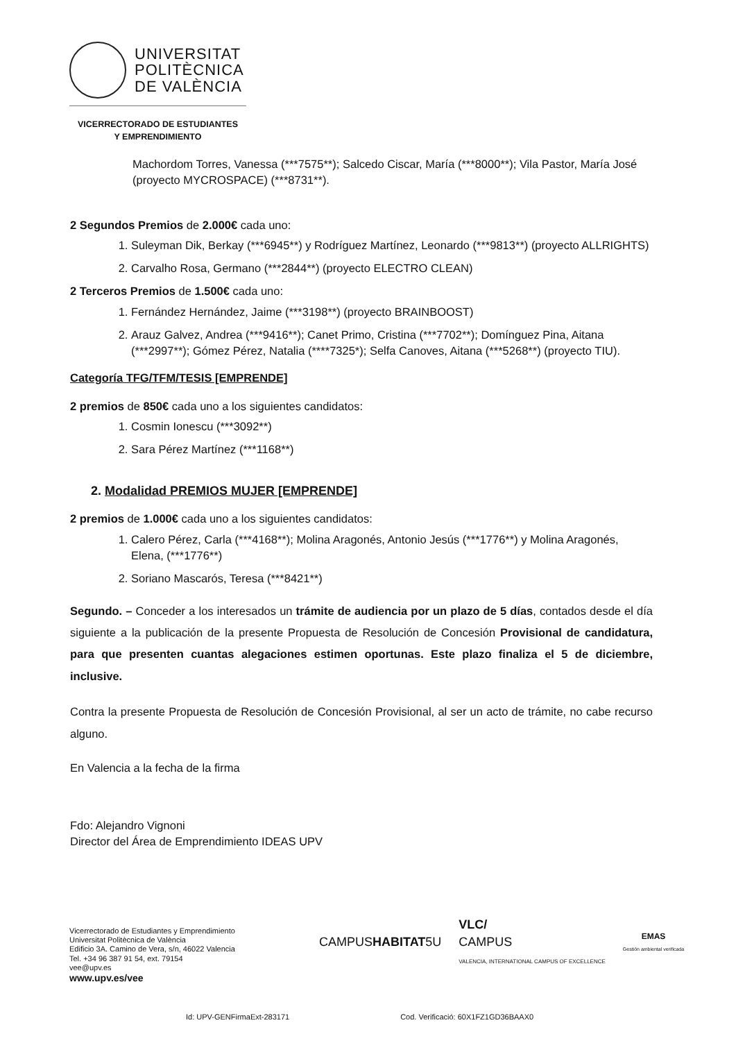UNIVERSITAT
POLITÈCNICA
DE VALÈNCIA
VICERRECTORADO DE ESTUDIANTES
Y EMPRENDIMIENTO
Machordom Torres, Vanessa (***7575**); Salcedo Ciscar, María (***8000**); Vila Pastor, María José (proyecto MYCROSPACE) (***8731**).
2 Segundos Premios de 2.000€ cada uno:
1. Suleyman Dik, Berkay (***6945**) y Rodríguez Martínez, Leonardo (***9813**) (proyecto ALLRIGHTS)
2. Carvalho Rosa, Germano (***2844**) (proyecto ELECTRO CLEAN)
2 Terceros Premios de 1.500€ cada uno:
1. Fernández Hernández, Jaime (***3198**) (proyecto BRAINBOOST)
2. Arauz Galvez, Andrea (***9416**); Canet Primo, Cristina (***7702**); Domínguez Pina, Aitana (***2997**); Gómez Pérez, Natalia (****7325*); Selfa Canoves, Aitana (***5268**) (proyecto TIU).
Categoría TFG/TFM/TESIS [EMPRENDE]
2 premios de 850€ cada uno a los siguientes candidatos:
1. Cosmin Ionescu (***3092**)
2. Sara Pérez Martínez (***1168**)
2. Modalidad PREMIOS MUJER [EMPRENDE]
2 premios de 1.000€ cada uno a los siguientes candidatos:
1. Calero Pérez, Carla (***4168**); Molina Aragonés, Antonio Jesús (***1776**) y Molina Aragonés, Elena, (***1776**)
2. Soriano Mascarós, Teresa (***8421**)
Segundo. – Conceder a los interesados un trámite de audiencia por un plazo de 5 días, contados desde el día siguiente a la publicación de la presente Propuesta de Resolución de Concesión Provisional de candidatura, para que presenten cuantas alegaciones estimen oportunas. Este plazo finaliza el 5 de diciembre, inclusive.
Contra la presente Propuesta de Resolución de Concesión Provisional, al ser un acto de trámite, no cabe recurso alguno.
En Valencia a la fecha de la firma
Fdo: Alejandro Vignoni
Director del Área de Emprendimiento IDEAS UPV
Vicerrectorado de Estudiantes y Emprendimiento
Universitat Politècnica de València
Edificio 3A. Camino de Vera, s/n, 46022 Valencia
Tel. +34 96 387 91 54, ext. 79154
vee@upv.es
www.upv.es/vee
CAMPUSHABITAT5U VLC/
CAMPUS
VALENCIA, INTERNATIONAL CAMPUS OF EXCELLENCE EMAS
Gestión ambiental verificada
Id: UPV-GENFirmaExt-283171 Cod. Verificació: 60X1FZ1GD36BAAX0